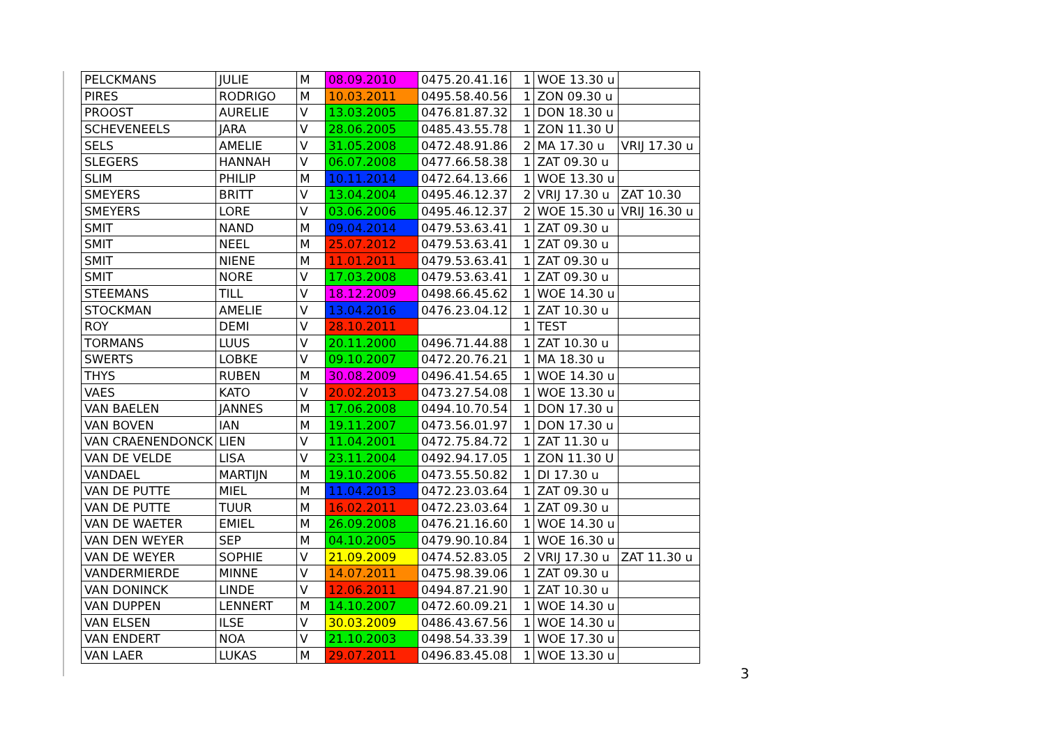| PELCKMANS | JULIE | M | 08.09.2010 | 0475.20.41.16 | 1 | WOE 13.30 u | |
| PIRES | RODRIGO | M | 10.03.2011 | 0495.58.40.56 | 1 | ZON 09.30 u | |
| PROOST | AURELIE | V | 13.03.2005 | 0476.81.87.32 | 1 | DON 18.30 u | |
| SCHEVENEELS | JARA | V | 28.06.2005 | 0485.43.55.78 | 1 | ZON 11.30 U | |
| SELS | AMELIE | V | 31.05.2008 | 0472.48.91.86 | 2 | MA 17.30 u | VRIJ 17.30 u |
| SLEGERS | HANNAH | V | 06.07.2008 | 0477.66.58.38 | 1 | ZAT 09.30 u | |
| SLIM | PHILIP | M | 10.11.2014 | 0472.64.13.66 | 1 | WOE 13.30 u | |
| SMEYERS | BRITT | V | 13.04.2004 | 0495.46.12.37 | 2 | VRIJ 17.30 u | ZAT 10.30 |
| SMEYERS | LORE | V | 03.06.2006 | 0495.46.12.37 | 2 | WOE 15.30 u | VRIJ 16.30 u |
| SMIT | NAND | M | 09.04.2014 | 0479.53.63.41 | 1 | ZAT 09.30 u | |
| SMIT | NEEL | M | 25.07.2012 | 0479.53.63.41 | 1 | ZAT 09.30 u | |
| SMIT | NIENE | M | 11.01.2011 | 0479.53.63.41 | 1 | ZAT 09.30 u | |
| SMIT | NORE | V | 17.03.2008 | 0479.53.63.41 | 1 | ZAT 09.30 u | |
| STEEMANS | TILL | V | 18.12.2009 | 0498.66.45.62 | 1 | WOE 14.30 u | |
| STOCKMAN | AMELIE | V | 13.04.2016 | 0476.23.04.12 | 1 | ZAT 10.30 u | |
| ROY | DEMI | V | 28.10.2011 | | 1 | TEST | |
| TORMANS | LUUS | V | 20.11.2000 | 0496.71.44.88 | 1 | ZAT 10.30 u | |
| SWERTS | LOBKE | V | 09.10.2007 | 0472.20.76.21 | 1 | MA 18.30 u | |
| THYS | RUBEN | M | 30.08.2009 | 0496.41.54.65 | 1 | WOE 14.30 u | |
| VAES | KATO | V | 20.02.2013 | 0473.27.54.08 | 1 | WOE 13.30 u | |
| VAN BAELEN | JANNES | M | 17.06.2008 | 0494.10.70.54 | 1 | DON 17.30 u | |
| VAN BOVEN | IAN | M | 19.11.2007 | 0473.56.01.97 | 1 | DON 17.30 u | |
| VAN CRAENENDONCK | LIEN | V | 11.04.2001 | 0472.75.84.72 | 1 | ZAT 11.30 u | |
| VAN DE VELDE | LISA | V | 23.11.2004 | 0492.94.17.05 | 1 | ZON 11.30 U | |
| VANDAEL | MARTIJN | M | 19.10.2006 | 0473.55.50.82 | 1 | DI 17.30 u | |
| VAN DE PUTTE | MIEL | M | 11.04.2013 | 0472.23.03.64 | 1 | ZAT 09.30 u | |
| VAN DE PUTTE | TUUR | M | 16.02.2011 | 0472.23.03.64 | 1 | ZAT 09.30 u | |
| VAN DE WAETER | EMIEL | M | 26.09.2008 | 0476.21.16.60 | 1 | WOE 14.30 u | |
| VAN DEN WEYER | SEP | M | 04.10.2005 | 0479.90.10.84 | 1 | WOE 16.30 u | |
| VAN DE WEYER | SOPHIE | V | 21.09.2009 | 0474.52.83.05 | 2 | VRIJ 17.30 u | ZAT 11.30 u |
| VANDERMIERDE | MINNE | V | 14.07.2011 | 0475.98.39.06 | 1 | ZAT 09.30 u | |
| VAN DONINCK | LINDE | V | 12.06.2011 | 0494.87.21.90 | 1 | ZAT 10.30 u | |
| VAN DUPPEN | LENNERT | M | 14.10.2007 | 0472.60.09.21 | 1 | WOE 14.30 u | |
| VAN ELSEN | ILSE | V | 30.03.2009 | 0486.43.67.56 | 1 | WOE 14.30 u | |
| VAN ENDERT | NOA | V | 21.10.2003 | 0498.54.33.39 | 1 | WOE 17.30 u | |
| VAN LAER | LUKAS | M | 29.07.2011 | 0496.83.45.08 | 1 | WOE 13.30 u | |
3